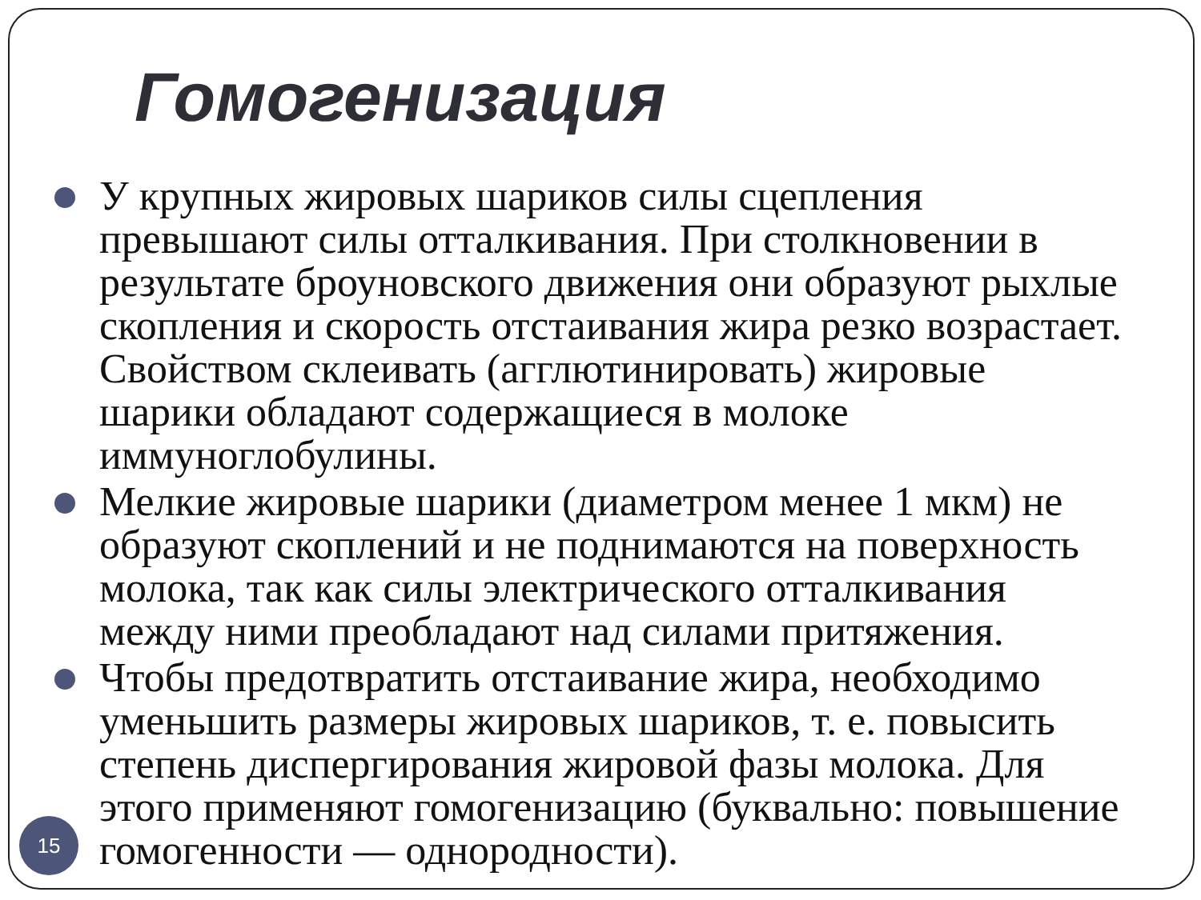Гомогенизация
У крупных жировых шариков силы сцепления превышают силы отталкивания. При столкновении в результате броуновского движения они образуют рыхлые скопления и скорость отстаивания жира резко возрастает. Свойством склеивать (агглютинировать) жировые шарики обладают содержащиеся в молоке иммуноглобулины.
Мелкие жировые шарики (диаметром менее 1 мкм) не образуют скоплений и не поднимаются на поверхность молока, так как силы электрического отталкивания между ними преобладают над силами притяжения.
Чтобы предотвратить отстаивание жира, необходимо уменьшить размеры жировых шариков, т. е. повысить степень диспергирования жировой фазы молока. Для этого применяют гомогенизацию (буквально: повышение гомогенности — однородности).
15